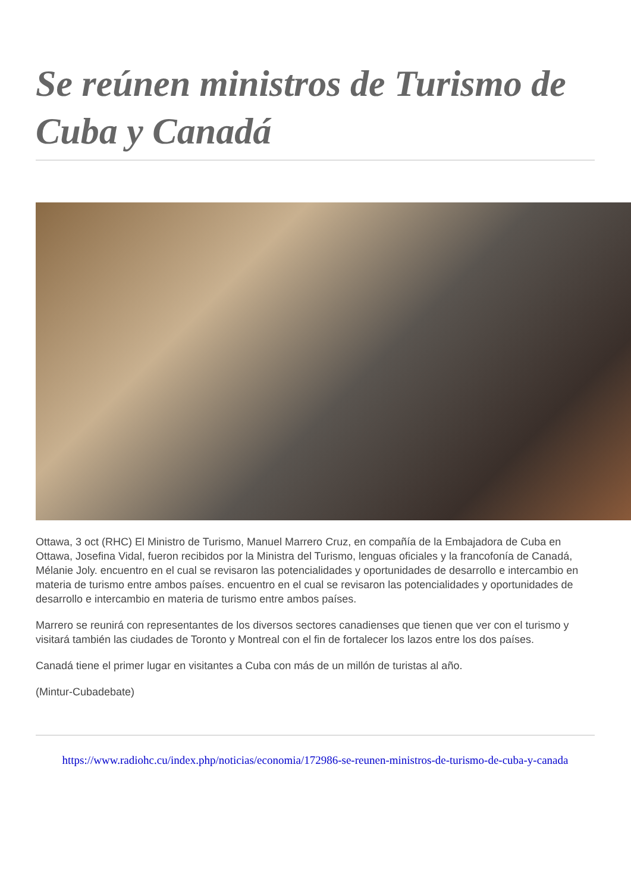Se reúnen ministros de Turismo de Cuba y Canadá
Ottawa, 3 oct (RHC) El Ministro de Turismo, Manuel Marrero Cruz, en compañía de la Embajadora de Cuba en Ottawa, Josefina Vidal, fueron recibidos por la Ministra del Turismo, lenguas oficiales y la francofonía de Canadá, Mélanie Joly. encuentro en el cual se revisaron las potencialidades y oportunidades de desarrollo e intercambio en materia de turismo entre ambos países. encuentro en el cual se revisaron las potencialidades y oportunidades de desarrollo e intercambio en materia de turismo entre ambos países.
Marrero se reunirá con representantes de los diversos sectores canadienses que tienen que ver con el turismo y visitará también las ciudades de Toronto y Montreal con el fin de fortalecer los lazos entre los dos países.
Canadá tiene el primer lugar en visitantes a Cuba con más de un millón de turistas al año.
(Mintur-Cubadebate)
https://www.radiohc.cu/index.php/noticias/economia/172986-se-reunen-ministros-de-turismo-de-cuba-y-canada